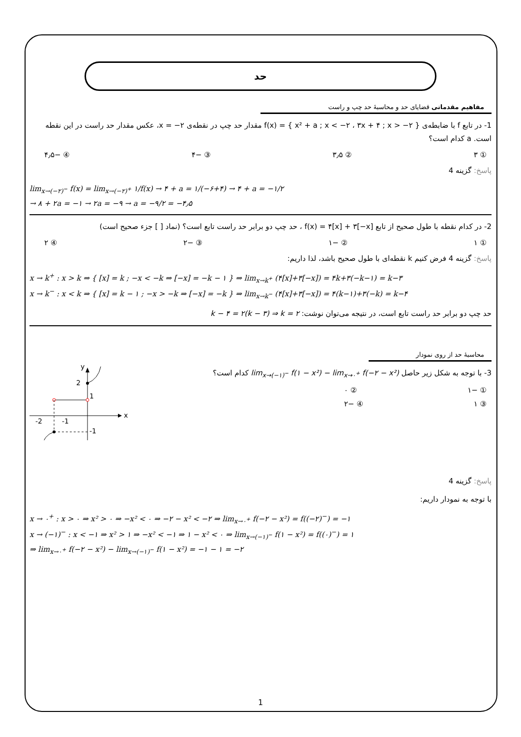حد
مفاهیم مقدماتی قضایای حد و محاسبهٔ حد چپ و راست
1- در تابع f با ضابطه‌ی f(x) = { x² + a ; x < −۲ ، ۳x + ۴ ; x > −۲ } مقدار حد چپ در نقطه‌ی x = −۲، عکس مقدار حد راست در این نقطه است. a کدام است؟
① ۳ ② ۳٫۵ ③ −۴ ④ −۴٫۵
پاسخ: گزینه 4
lim<sub>x→(−۲)<sup>−</sup></sub> f(x) = lim<sub>x→(−۲)<sup>+</sup></sub> ۱/f(x) → ۴ + a = ۱/(−۶+۴) → ۴ + a = −۱/۲
→ ۸ + ۲a = −۱ → ۲a = −۹ → a = −۹/۲ = −۴٫۵
2- در کدام نقطه با طول صحیح از تابع f(x) = ۴[x] + ۳[−x] ، حد چپ دو برابر حد راست تابع است؟ (نماد [ ] جزء صحیح است)
① ۱ ② −۱ ③ −۲ ④ ۲
پاسخ: گزینه 4 فرض کنیم k نقطه‌ای با طول صحیح باشد، لذا داریم:
x → k<sup>+</sup> : x > k ⇒ { [x] = k ; −x < −k ⇒ [−x] = −k − ۱ } ⇒ lim<sub>x→k<sup>+</sup></sub> (۴[x]+۳[−x]) = ۴k+۳(−k−۱) = k−۳
x → k<sup>−</sup> : x < k ⇒ { [x] = k − ۱ ; −x > −k ⇒ [−x] = −k } ⇒ lim<sub>x→k<sup>−</sup></sub> (۴[x]+۳[−x]) = ۴(k−۱)+۳(−k) = k−۴
حد چپ دو برابر حد راست تابع است، در نتیجه می‌توان نوشت: k − ۴ = ۲(k − ۳) ⇒ k = ۲
محاسبهٔ حد از روی نمودار
3- با توجه به شکل زیر حاصل lim<sub>x→(−۱)<sup>−</sup></sub> f(۱ − x²) − lim<sub>x→۰<sup>+</sup></sub> f(−۲ − x²) کدام است؟
① −۱ ② ۰
③ ۱ ④ −۲
x
y
2
1
-2
-1
-1
پاسخ: گزینه 4
با توجه به نمودار داریم:
x → ۰<sup>+</sup> : x > ۰ ⇒ x² > ۰ ⇒ −x² < ۰ ⇒ −۲ − x² < −۲ ⇒ lim<sub>x→۰<sup>+</sup></sub> f(−۲ − x²) = f((−۲)<sup>−</sup>) = −۱
x → (−۱)<sup>−</sup> : x < −۱ ⇒ x² > ۱ ⇒ −x² < −۱ ⇒ ۱ − x² < ۰ ⇒ lim<sub>x→(−۱)<sup>−</sup></sub> f(۱ − x²) = f((۰)<sup>−</sup>) = ۱
⇒ lim<sub>x→۰<sup>+</sup></sub> f(−۲ − x²) − lim<sub>x→(−۱)<sup>−</sup></sub> f(۱ − x²) = −۱ − ۱ = −۲
1